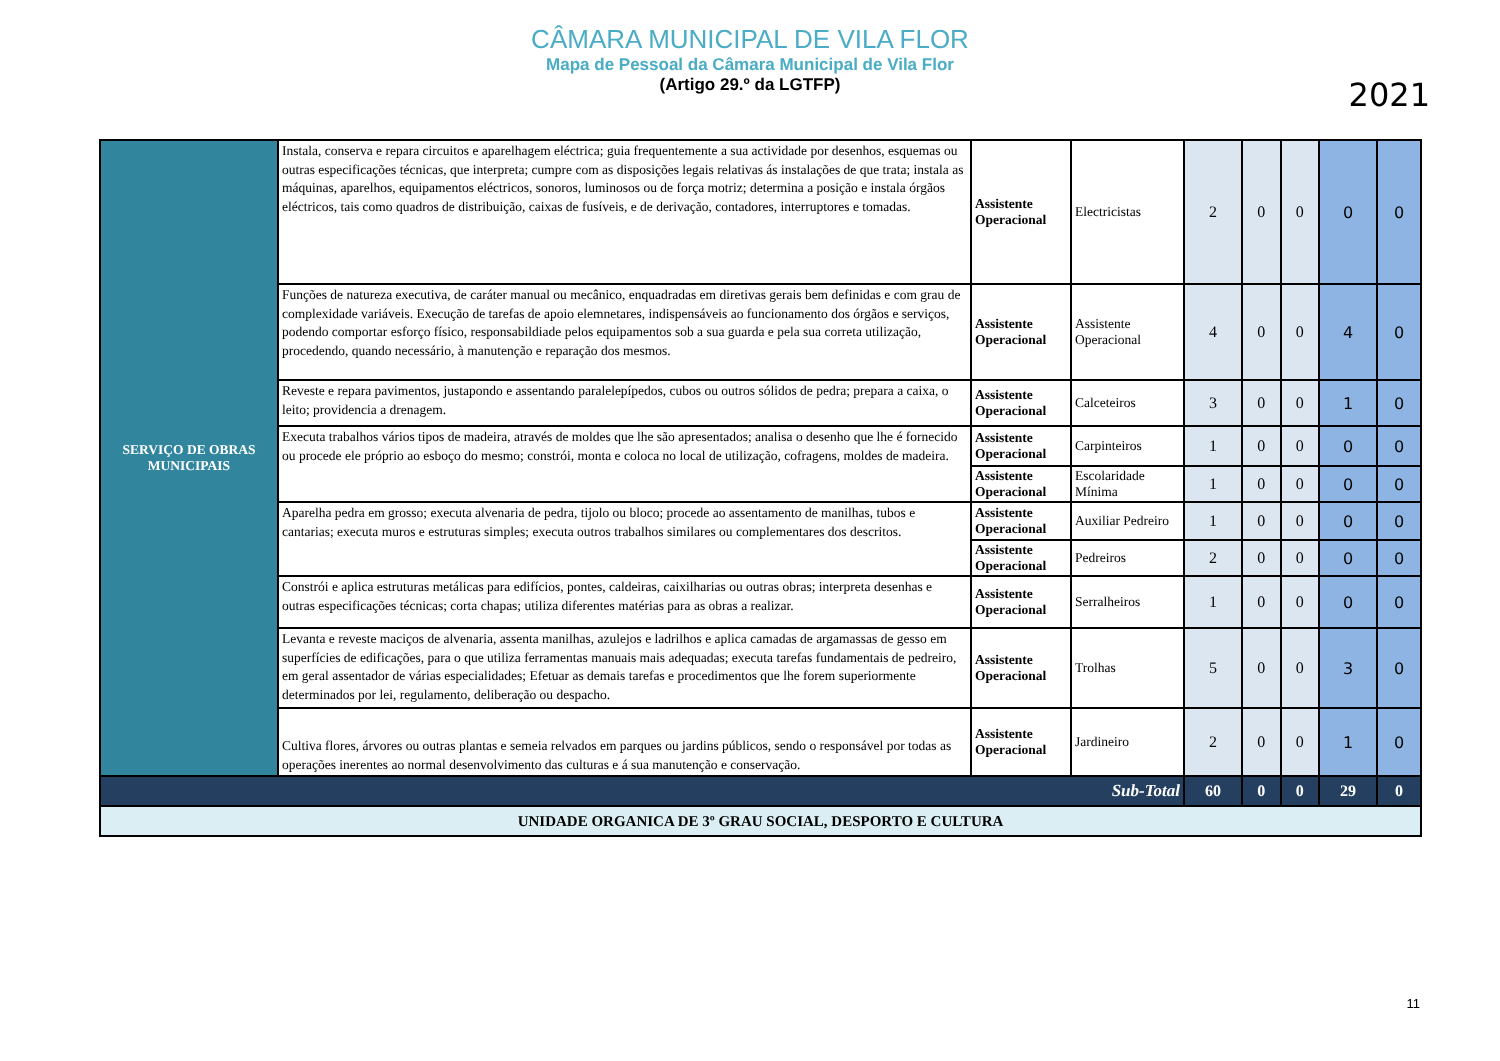CÂMARA MUNICIPAL DE VILA FLOR
Mapa de Pessoal da Câmara Municipal de Vila Flor
(Artigo 29.º da LGTFP)
2021
| SERVIÇO DE OBRAS MUNICIPAIS | Instala, conserva e repara circuitos e aparelhagem eléctrica; guia frequentemente a sua actividade por desenhos, esquemas ou outras especificações técnicas, que interpreta; cumpre com as disposições legais relativas ás instalações de que trata; instala as máquinas, aparelhos, equipamentos eléctricos, sonoros, luminosos ou de força motriz; determina a posição e instala órgãos eléctricos, tais como quadros de distribuição, caixas de fusíveis, e de derivação, contadores, interruptores e tomadas. | Assistente Operacional | Electricistas | 2 | 0 | 0 | 0 | 0 |
| | Funções de natureza executiva, de caráter manual ou mecânico, enquadradas em diretivas gerais bem definidas e com grau de complexidade variáveis. Execução de tarefas de apoio elemnetares, indispensáveis ao funcionamento dos órgãos e serviços, podendo comportar esforço físico, responsabildiade pelos equipamentos sob a sua guarda e pela sua correta utilização, procedendo, quando necessário, à manutenção e reparação dos mesmos. | Assistente Operacional | Assistente Operacional | 4 | 0 | 0 | 4 | 0 |
| | Reveste e repara pavimentos, justapondo e assentando paralelepípedos, cubos ou outros sólidos de pedra; prepara a caixa, o leito; providencia a drenagem. | Assistente Operacional | Calceteiros | 3 | 0 | 0 | 1 | 0 |
| | Executa trabalhos vários tipos de madeira, através de moldes que lhe são apresentados; analisa o desenho que lhe é fornecido ou procede ele próprio ao esboço do mesmo; constrói, monta e coloca no local de utilização, cofragens, moldes de madeira. | Assistente Operacional | Carpinteiros | 1 | 0 | 0 | 0 | 0 |
| | | Assistente Operacional | Escolaridade Mínima | 1 | 0 | 0 | 0 | 0 |
| | Aparelha pedra em grosso; executa alvenaria de pedra, tijolo ou bloco; procede ao assentamento de manilhas, tubos e cantarias; executa muros e estruturas simples; executa outros trabalhos similares ou complementares dos descritos. | Assistente Operacional | Auxiliar Pedreiro | 1 | 0 | 0 | 0 | 0 |
| | | Assistente Operacional | Pedreiros | 2 | 0 | 0 | 0 | 0 |
| | Constrói e aplica estruturas metálicas para edifícios, pontes, caldeiras, caixilharias ou outras obras; interpreta desenhas e outras especificações técnicas; corta chapas; utiliza diferentes matérias para as obras a realizar. | Assistente Operacional | Serralheiros | 1 | 0 | 0 | 0 | 0 |
| | Levanta e reveste maciços de alvenaria, assenta manilhas, azulejos e ladrilhos e aplica camadas de argamassas de gesso em superfícies de edificações, para o que utiliza ferramentas manuais mais adequadas; executa tarefas fundamentais de pedreiro, em geral assentador de várias especialidades; Efetuar as demais tarefas e procedimentos que lhe forem superiormente determinados por lei, regulamento, deliberação ou despacho. | Assistente Operacional | Trolhas | 5 | 0 | 0 | 3 | 0 |
| | Cultiva flores, árvores ou outras plantas e semeia relvados em parques ou jardins públicos, sendo o responsável por todas as operações inerentes ao normal desenvolvimento das culturas e á sua manutenção e conservação. | Assistente Operacional | Jardineiro | 2 | 0 | 0 | 1 | 0 |
| Sub-Total | | | | 60 | 0 | 0 | 29 | 0 |
| UNIDADE ORGANICA DE 3º GRAU SOCIAL, DESPORTO E CULTURA | | | | | | | | |
11